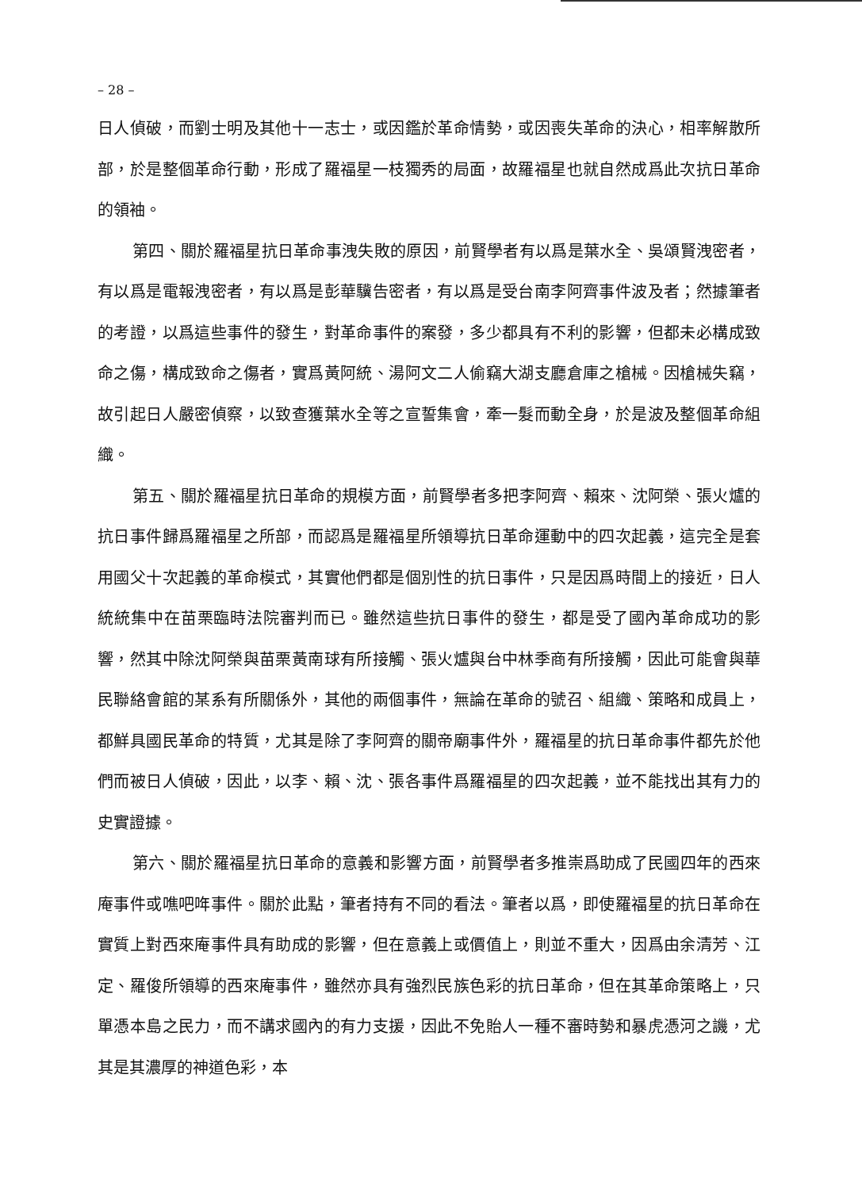– 28 –
日人偵破，而劉士明及其他十一志士，或因鑑於革命情勢，或因喪失革命的決心，相率解散所部，於是整個革命行動，形成了羅福星一枝獨秀的局面，故羅福星也就自然成爲此次抗日革命的領袖。
第四、關於羅福星抗日革命事洩失敗的原因，前賢學者有以爲是葉水全、吳頌賢洩密者，有以爲是電報洩密者，有以爲是彭華驥告密者，有以爲是受台南李阿齊事件波及者；然據筆者的考證，以爲這些事件的發生，對革命事件的案發，多少都具有不利的影響，但都未必構成致命之傷，構成致命之傷者，實爲黃阿統、湯阿文二人偷竊大湖支廳倉庫之槍械。因槍械失竊，故引起日人嚴密偵察，以致查獲葉水全等之宣誓集會，牽一髮而動全身，於是波及整個革命組織。
第五、關於羅福星抗日革命的規模方面，前賢學者多把李阿齊、賴來、沈阿榮、張火爐的抗日事件歸爲羅福星之所部，而認爲是羅福星所領導抗日革命運動中的四次起義，這完全是套用國父十次起義的革命模式，其實他們都是個別性的抗日事件，只是因爲時間上的接近，日人統統集中在苗栗臨時法院審判而已。雖然這些抗日事件的發生，都是受了國內革命成功的影響，然其中除沈阿榮與苗栗黃南球有所接觸、張火爐與台中林季商有所接觸，因此可能會與華民聯絡會館的某系有所關係外，其他的兩個事件，無論在革命的號召、組織、策略和成員上，都鮮具國民革命的特質，尤其是除了李阿齊的關帝廟事件外，羅福星的抗日革命事件都先於他們而被日人偵破，因此，以李、賴、沈、張各事件爲羅福星的四次起義，並不能找出其有力的史實證據。
第六、關於羅福星抗日革命的意義和影響方面，前賢學者多推崇爲助成了民國四年的西來庵事件或噍吧哖事件。關於此點，筆者持有不同的看法。筆者以爲，即使羅福星的抗日革命在實質上對西來庵事件具有助成的影響，但在意義上或價值上，則並不重大，因爲由余清芳、江定、羅俊所領導的西來庵事件，雖然亦具有強烈民族色彩的抗日革命，但在其革命策略上，只單憑本島之民力，而不講求國內的有力支援，因此不免貽人一種不審時勢和暴虎憑河之譏，尤其是其濃厚的神道色彩，本